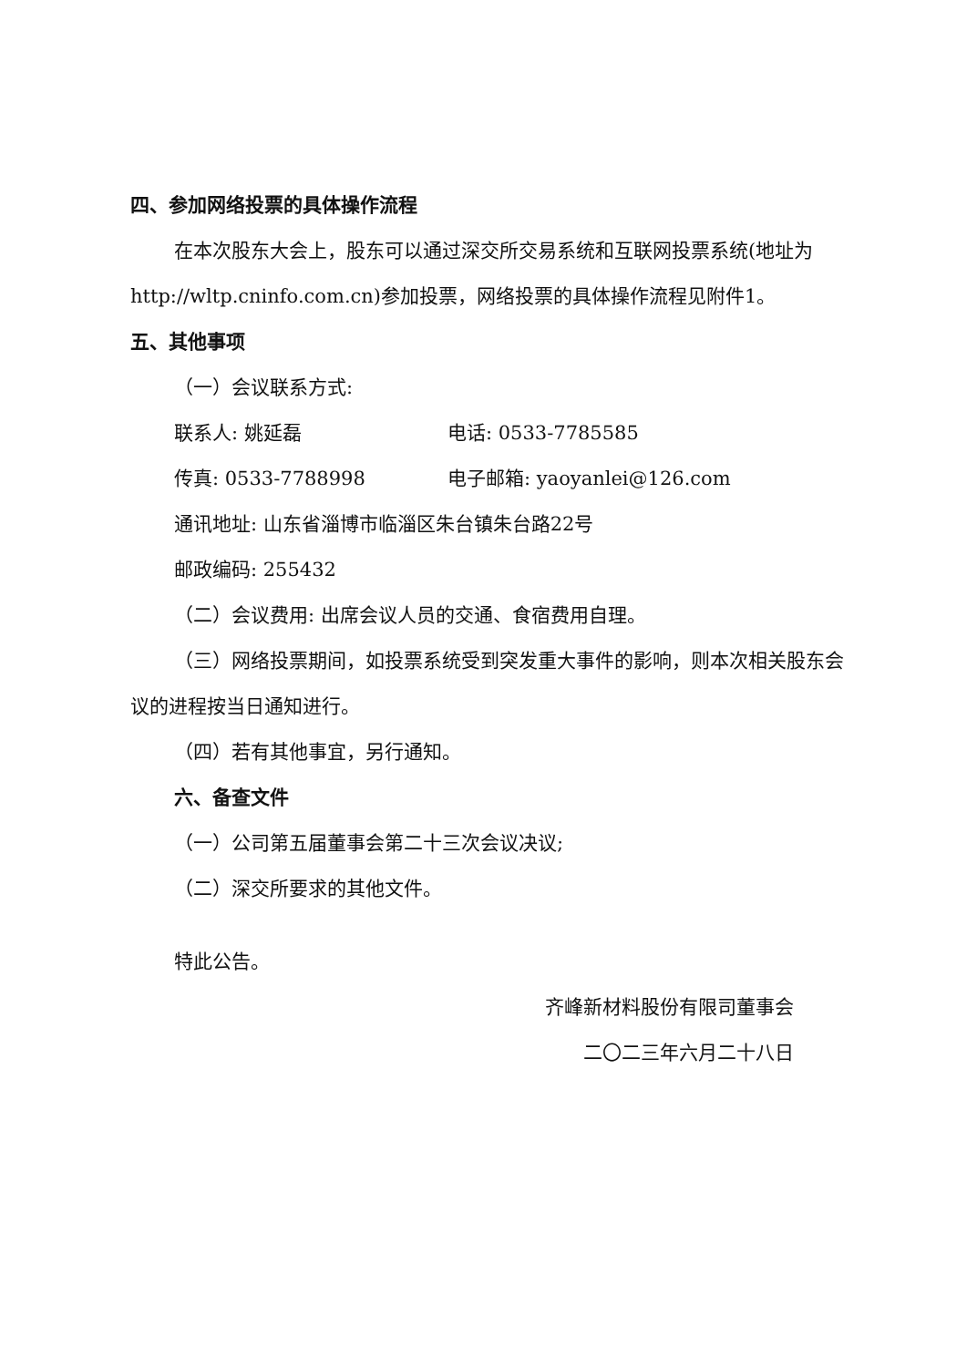四、参加网络投票的具体操作流程
在本次股东大会上，股东可以通过深交所交易系统和互联网投票系统(地址为http://wltp.cninfo.com.cn)参加投票，网络投票的具体操作流程见附件1。
五、其他事项
（一）会议联系方式:
联系人: 姚延磊 电话: 0533-7785585
传真: 0533-7788998 电子邮箱: yaoyanlei@126.com
通讯地址: 山东省淄博市临淄区朱台镇朱台路22号
邮政编码: 255432
（二）会议费用: 出席会议人员的交通、食宿费用自理。
（三）网络投票期间，如投票系统受到突发重大事件的影响，则本次相关股东会议的进程按当日通知进行。
（四）若有其他事宜，另行通知。
六、备查文件
（一）公司第五届董事会第二十三次会议决议;
（二）深交所要求的其他文件。
特此公告。
齐峰新材料股份有限司董事会
二〇二三年六月二十八日